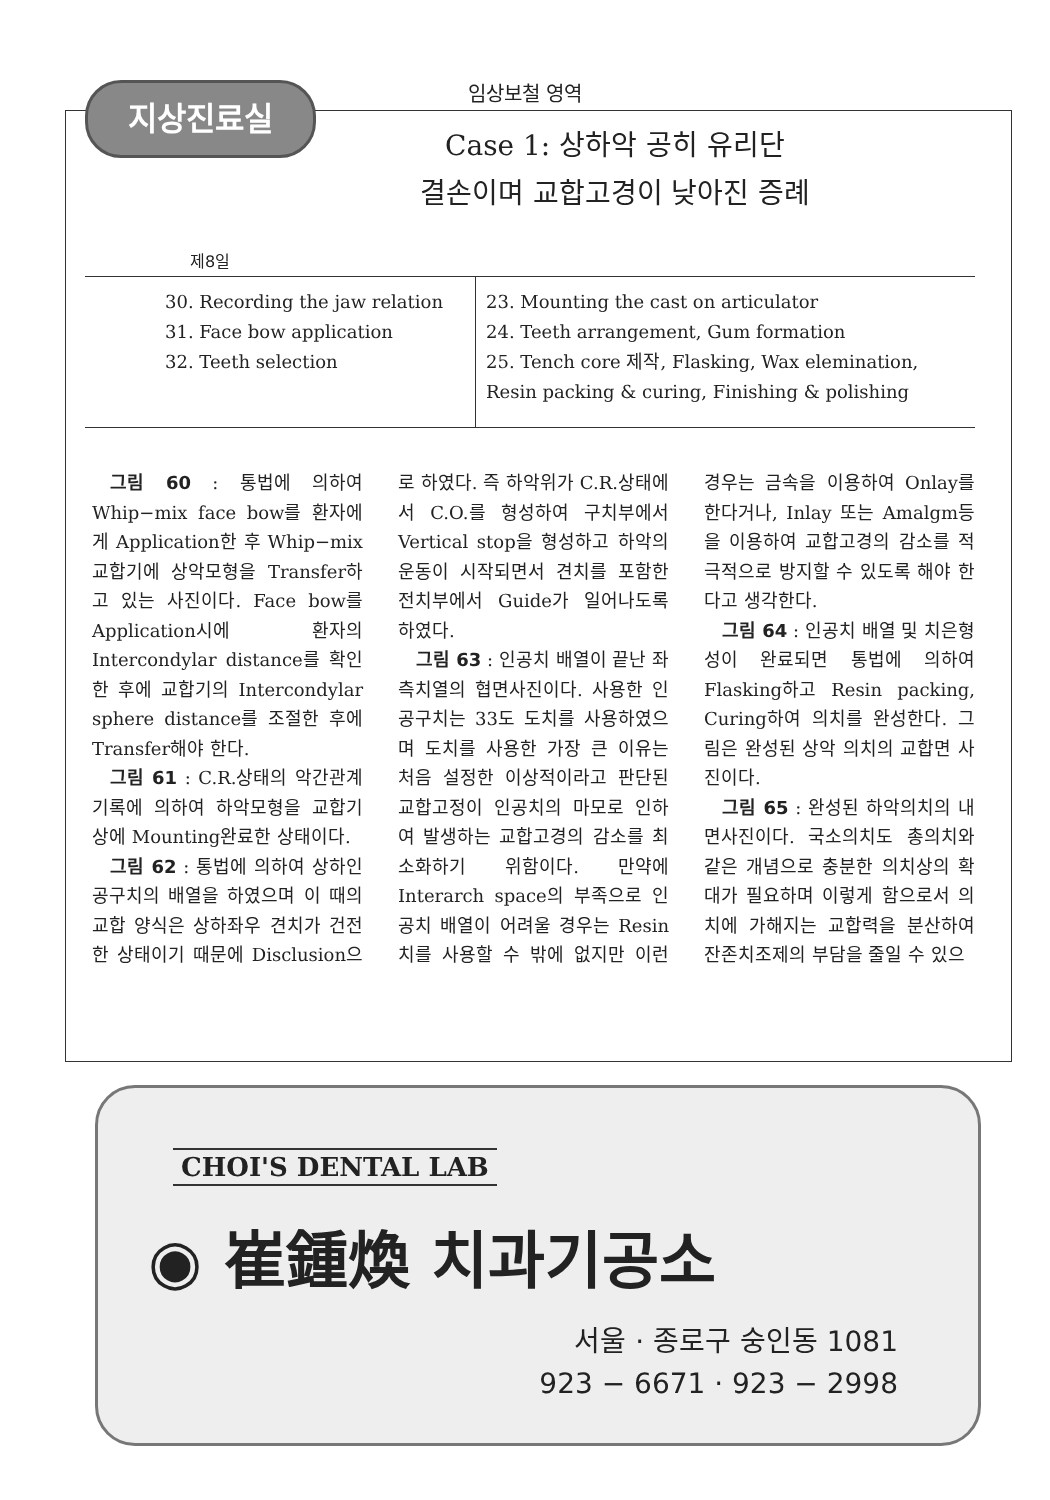지상진료실
임상보철 영역
Case 1: 상하악 공히 유리단
결손이며 교합고경이 낮아진 증례
제8일
| 30. Recording the jaw relation 31. Face bow application 32. Teeth selection | 23. Mounting the cast on articulator 24. Teeth arrangement, Gum formation 25. Tench core 제작, Flasking, Wax elemination, Resin packing & curing, Finishing & polishing |
그림 60 : 통법에 의하여 Whip−mix face bow를 환자에게 Application한 후 Whip−mix교합기에 상악모형을 Transfer하고 있는 사진이다. Face bow를 Application시에 환자의 Intercondylar distance를 확인 한 후에 교합기의 Intercondylar sphere distance를 조절한 후에 Transfer해야 한다.
그림 61 : C.R.상태의 악간관계 기록에 의하여 하악모형을 교합기상에 Mounting완료한 상태이다.
그림 62 : 통법에 의하여 상하인공구치의 배열을 하였으며 이 때의 교합 양식은 상하좌우 견치가 건전한 상태이기 때문에 Disclusion으로 하였다. 즉 하악위가 C.R.상태에서 C.O.를 형성하여 구치부에서 Vertical stop을 형성하고 하악의 운동이 시작되면서 견치를 포함한 전치부에서 Guide가 일어나도록 하였다.
그림 63 : 인공치 배열이 끝난 좌측치열의 협면사진이다. 사용한 인공구치는 33도 도치를 사용하였으며 도치를 사용한 가장 큰 이유는 처음 설정한 이상적이라고 판단된 교합고정이 인공치의 마모로 인하여 발생하는 교합고경의 감소를 최소화하기 위함이다. 만약에 Interarch space의 부족으로 인공치 배열이 어려울 경우는 Resin치를 사용할 수 밖에 없지만 이런 경우는 금속을 이용하여 Onlay를 한다거나, Inlay 또는 Amalgm등을 이용하여 교합고경의 감소를 적극적으로 방지할 수 있도록 해야 한다고 생각한다.
그림 64 : 인공치 배열 및 치은형성이 완료되면 통법에 의하여 Flasking하고 Resin packing, Curing하여 의치를 완성한다. 그림은 완성된 상악 의치의 교합면 사진이다.
그림 65 : 완성된 하악의치의 내면사진이다. 국소의치도 총의치와 같은 개념으로 충분한 의치상의 확대가 필요하며 이렇게 함으로서 의치에 가해지는 교합력을 분산하여 잔존치조제의 부담을 줄일 수 있으
CHOI'S DENTAL LAB
◉ 崔鍾煥 치과기공소
서울 · 종로구 숭인동 1081
923 − 6671 · 923 − 2998